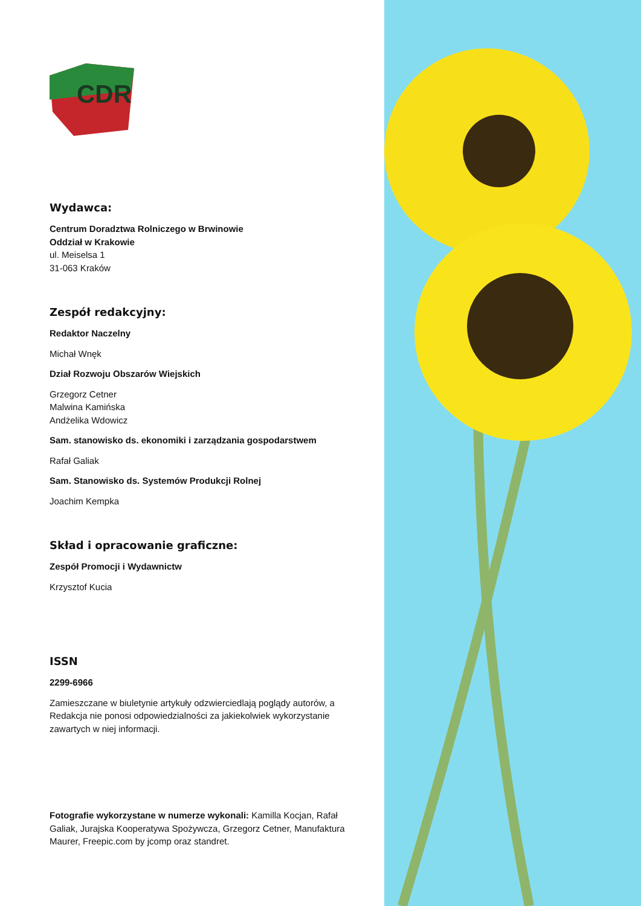CDR
Wydawca:
Centrum Doradztwa Rolniczego w Brwinowie
Oddział w Krakowie
ul. Meiselsa 1
31-063 Kraków
Zespół redakcyjny:
Redaktor Naczelny
Michał Wnęk
Dział Rozwoju Obszarów Wiejskich
Grzegorz Cetner
Malwina Kamińska
Andżelika Wdowicz
Sam. stanowisko ds. ekonomiki i zarządzania gospodarstwem
Rafał Galiak
Sam. Stanowisko ds. Systemów Produkcji Rolnej
Joachim Kempka
Skład i opracowanie graficzne:
Zespół Promocji i Wydawnictw
Krzysztof Kucia
ISSN
2299-6966
Zamieszczane w biuletynie artykuły odzwierciedlają poglądy autorów, a Redakcja nie ponosi odpowiedzialności za jakiekolwiek wykorzystanie zawartych w niej informacji.
Fotografie wykorzystane w numerze wykonali: Kamilla Kocjan, Rafał Galiak, Jurajska Kooperatywa Spożywcza, Grzegorz Cetner, Manufaktura Maurer, Freepic.com by jcomp oraz standret.